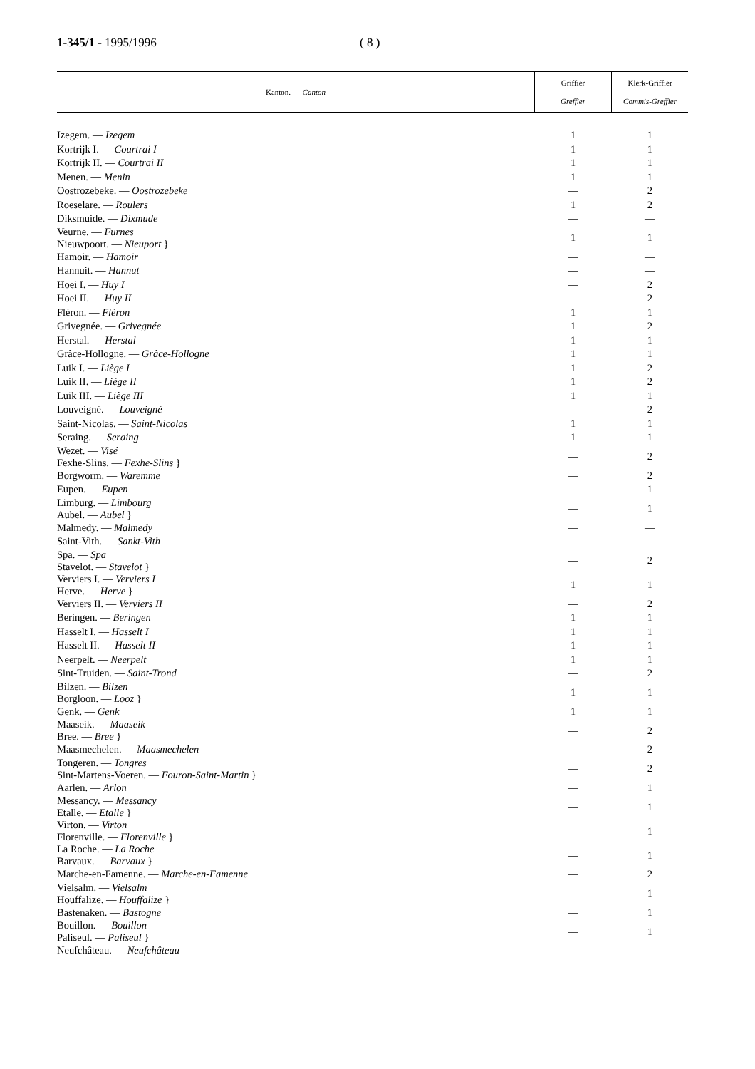1-345/1 - 1995/1996 ( 8 )
| Kanton. — Canton | Griffier — Greffier | Klerk-Griffier — Commis-Greffier |
| --- | --- | --- |
| Izegem. — Izegem | 1 | 1 |
| Kortrijk I. — Courtrai I | 1 | 1 |
| Kortrijk II. — Courtrai II | 1 | 1 |
| Menen. — Menin | 1 | 1 |
| Oostrozebeke. — Oostrozebeke | — | 2 |
| Roeselare. — Roulers | 1 | 2 |
| Diksmuide. — Dixmude | — | — |
| Veurne. — Furnes Nieuwpoort. — Nieuport } | 1 | 1 |
| Hamoir. — Hamoir | — | — |
| Hannuit. — Hannut | — | — |
| Hoei I. — Huy I | — | 2 |
| Hoei II. — Huy II | — | 2 |
| Fléron. — Fléron | 1 | 1 |
| Grivegnée. — Grivegnée | 1 | 2 |
| Herstal. — Herstal | 1 | 1 |
| Grâce-Hollogne. — Grâce-Hollogne | 1 | 1 |
| Luik I. — Liège I | 1 | 2 |
| Luik II. — Liège II | 1 | 2 |
| Luik III. — Liège III | 1 | 1 |
| Louveigné. — Louveigné | — | 2 |
| Saint-Nicolas. — Saint-Nicolas | 1 | 1 |
| Seraing. — Seraing | 1 | 1 |
| Wezet. — Visé Fexhe-Slins. — Fexhe-Slins } | — | 2 |
| Borgworm. — Waremme | — | 2 |
| Eupen. — Eupen | — | 1 |
| Limburg. — Limbourg Aubel. — Aubel } | — | 1 |
| Malmedy. — Malmedy | — | — |
| Saint-Vith. — Sankt-Vith | — | — |
| Spa. — Spa Stavelot. — Stavelot } | — | 2 |
| Verviers I. — Verviers I Herve. — Herve } | 1 | 1 |
| Verviers II. — Verviers II | — | 2 |
| Beringen. — Beringen | 1 | 1 |
| Hasselt I. — Hasselt I | 1 | 1 |
| Hasselt II. — Hasselt II | 1 | 1 |
| Neerpelt. — Neerpelt | 1 | 1 |
| Sint-Truiden. — Saint-Trond | — | 2 |
| Bilzen. — Bilzen Borgloon. — Looz } | 1 | 1 |
| Genk. — Genk | 1 | 1 |
| Maaseik. — Maaseik Bree. — Bree } | — | 2 |
| Maasmechelen. — Maasmechelen | — | 2 |
| Tongeren. — Tongres Sint-Martens-Voeren. — Fouron-Saint-Martin } | — | 2 |
| Aarlen. — Arlon | — | 1 |
| Messancy. — Messancy Etalle. — Etalle } | — | 1 |
| Virton. — Virton Florenville. — Florenville } | — | 1 |
| La Roche. — La Roche Barvaux. — Barvaux } | — | 1 |
| Marche-en-Famenne. — Marche-en-Famenne | — | 2 |
| Vielsalm. — Vielsalm Houffalize. — Houffalize } | — | 1 |
| Bastenaken. — Bastogne | — | 1 |
| Bouillon. — Bouillon Paliseul. — Paliseul } | — | 1 |
| Neufchâteau. — Neufchâteau | — | — |